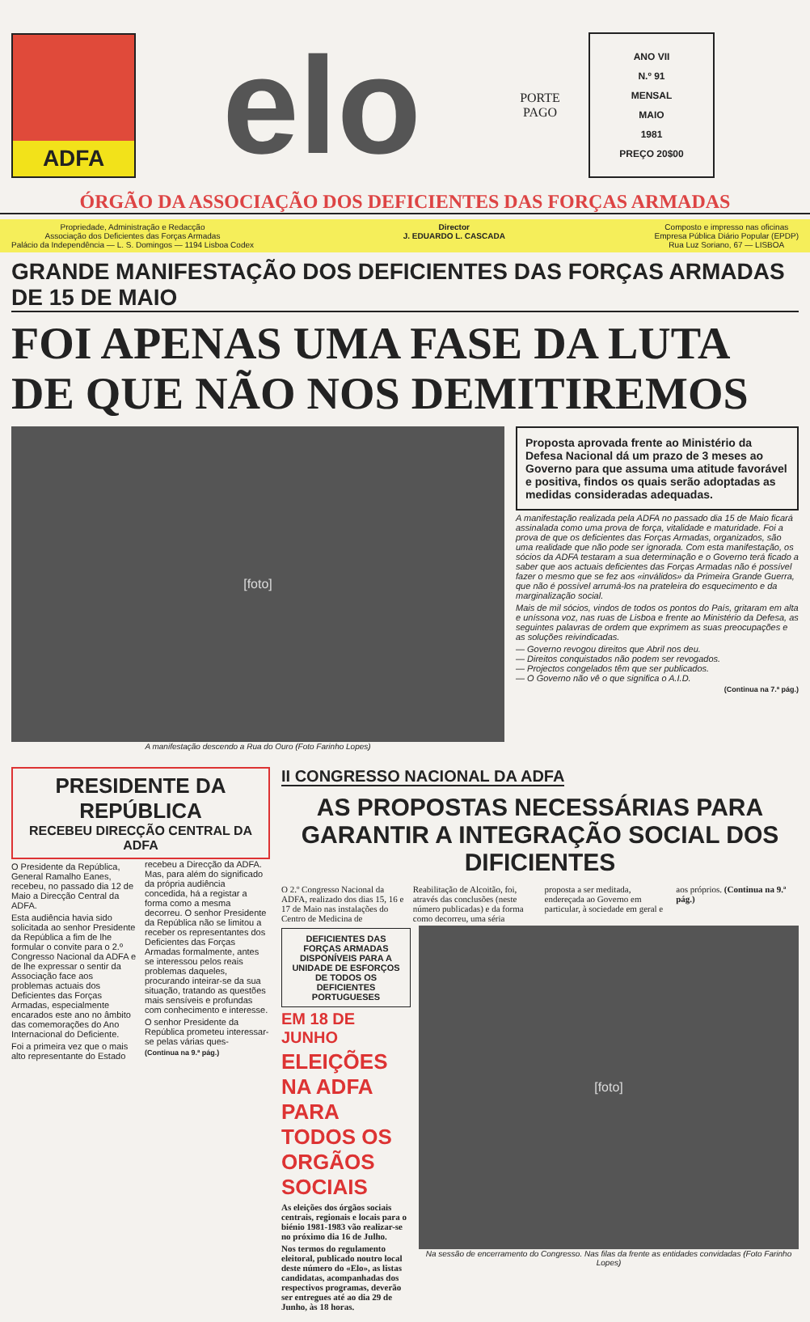ADFA
elo
PORTE
PAGO
ANO VII
N.º 91
MENSAL
MAIO
1981
PREÇO 20$00
ÓRGÃO DA ASSOCIAÇÃO DOS DEFICIENTES DAS FORÇAS ARMADAS
Propriedade, Administração e Redacção
Associação dos Deficientes das Forças Armadas
Palácio da Independência — L. S. Domingos — 1194 Lisboa Codex
Director
J. EDUARDO L. CASCADA
Composto e impresso nas oficinas
Empresa Pública Diário Popular (EPDP)
Rua Luz Soriano, 67 — LISBOA
GRANDE MANIFESTAÇÃO DOS DEFICIENTES DAS FORÇAS ARMADAS DE 15 DE MAIO
FOI APENAS UMA FASE DA LUTA
DE QUE NÃO NOS DEMITIREMOS
[foto]
A manifestação descendo a Rua do Ouro (Foto Farinho Lopes)
Proposta aprovada frente ao Ministério da Defesa Nacional dá um prazo de 3 meses ao Governo para que assuma uma atitude favorável e positiva, findos os quais serão adoptadas as medidas consideradas adequadas.
A manifestação realizada pela ADFA no passado dia 15 de Maio ficará assinalada como uma prova de força, vitalidade e maturidade. Foi a prova de que os deficientes das Forças Armadas, organizados, são uma realidade que não pode ser ignorada. Com esta manifestação, os sócios da ADFA testaram a sua determinação e o Governo terá ficado a saber que aos actuais deficientes das Forças Armadas não é possível fazer o mesmo que se fez aos «inválidos» da Primeira Grande Guerra, que não é possível arrumá-los na prateleira do esquecimento e da marginalização social.
Mais de mil sócios, vindos de todos os pontos do País, gritaram em alta e uníssona voz, nas ruas de Lisboa e frente ao Ministério da Defesa, as seguintes palavras de ordem que exprimem as suas preocupações e as soluções reivindicadas.
— Governo revogou direitos que Abril nos deu.
— Direitos conquistados não podem ser revogados.
— Projectos congelados têm que ser publicados.
— O Governo não vê o que significa o A.I.D.
(Continua na 7.ª pág.)
PRESIDENTE DA REPÚBLICA
RECEBEU DIRECÇÃO CENTRAL DA ADFA
O Presidente da República, General Ramalho Eanes, recebeu, no passado dia 12 de Maio a Direcção Central da ADFA.
Esta audiência havia sido solicitada ao senhor Presidente da República a fim de lhe formular o convite para o 2.º Congresso Nacional da ADFA e de lhe expressar o sentir da Associação face aos problemas actuais dos Deficientes das Forças Armadas, especialmente encarados este ano no âmbito das comemorações do Ano Internacional do Deficiente.
Foi a primeira vez que o mais alto representante do Estado recebeu a Direcção da ADFA. Mas, para além do significado da própria audiência concedida, há a registar a forma como a mesma decorreu. O senhor Presidente da República não se limitou a receber os representantes dos Deficientes das Forças Armadas formalmente, antes se interessou pelos reais problemas daqueles, procurando inteirar-se da sua situação, tratando as questões mais sensíveis e profundas com conhecimento e interesse.
O senhor Presidente da República prometeu interessar-se pelas várias ques-
(Continua na 9.ª pág.)
II CONGRESSO NACIONAL DA ADFA
AS PROPOSTAS NECESSÁRIAS PARA GARANTIR A INTEGRAÇÃO SOCIAL DOS DIFICIENTES
O 2.º Congresso Nacional da ADFA, realizado dos dias 15, 16 e 17 de Maio nas instalações do Centro de Medicina de Reabilitação de Alcoitão, foi, através das conclusões (neste número publicadas) e da forma como decorreu, uma séria proposta a ser meditada, endereçada ao Governo em particular, à sociedade em geral e aos próprios. (Continua na 9.ª pág.)
DEFICIENTES DAS FORÇAS ARMADAS DISPONÍVEIS PARA A UNIDADE DE ESFORÇOS DE TODOS OS DEFICIENTES PORTUGUESES
EM 18 DE JUNHO
ELEIÇÕES NA ADFA PARA TODOS OS ORGÃOS SOCIAIS
As eleições dos órgãos sociais centrais, regionais e locais para o biénio 1981-1983 vão realizar-se no próximo dia 16 de Julho.
Nos termos do regulamento eleitoral, publicado noutro local deste número do «Elo», as listas candidatas, acompanhadas dos respectivos programas, deverão ser entregues até ao dia 29 de Junho, às 18 horas.
[foto]
Na sessão de encerramento do Congresso. Nas filas da frente as entidades convidadas (Foto Farinho Lopes)